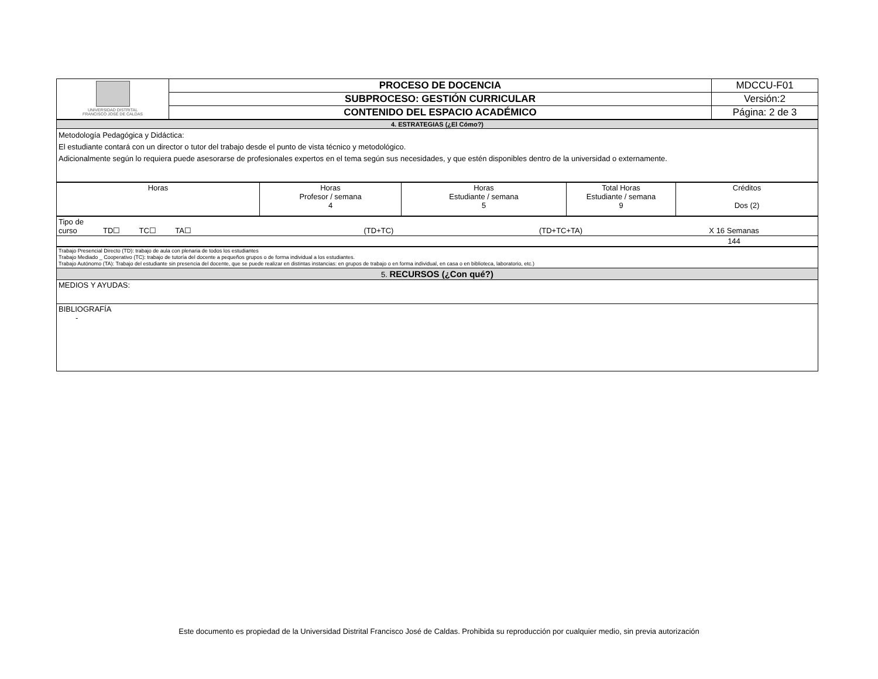| UNIVERSIDAD DISTRITAL FRANCISCO JOSÉ DE CALDAS | PROCESO DE DOCENCIA | MDCCU-F01 |
| | SUBPROCESO: GESTIÓN CURRICULAR | Versión:2 |
| | CONTENIDO DEL ESPACIO ACADÉMICO | Página: 2 de 3 |
| 4. ESTRATEGIAS (¿El Cómo?) |
| Metodología Pedagógica y Didáctica: El estudiante contará con un director o tutor del trabajo desde el punto de vista técnico y metodológico. Adicionalmente según lo requiera puede asesorarse de profesionales expertos en el tema según sus necesidades, y que estén disponibles dentro de la universidad o externamente. |
| Horas | Horas Profesor / semana 4 | Horas Estudiante / semana 5 | Total Horas Estudiante / semana 9 | Créditos Dos (2) |
| Tipo de curso | TD☐ TC☐ TA☐ | (TD+TC) | (TD+TC+TA) | X 16 Semanas |
| | | | | 144 |
| Trabajo Presencial Directo (TD): trabajo de aula con plenaria de todos los estudiantes Trabajo Mediado _ Cooperativo (TC): trabajo de tutoría del docente a pequeños grupos o de forma individual a los estudiantes. Trabajo Autónomo (TA): Trabajo del estudiante sin presencia del docente, que se puede realizar en distintas instancias: en grupos de trabajo o en forma individual, en casa o en biblioteca, laboratorio, etc.) |
| 5. RECURSOS (¿Con qué?) |
| MEDIOS Y AYUDAS: |
| BIBLIOGRAFÍA - |
Este documento es propiedad de la Universidad Distrital Francisco José de Caldas. Prohibida su reproducción por cualquier medio, sin previa autorización